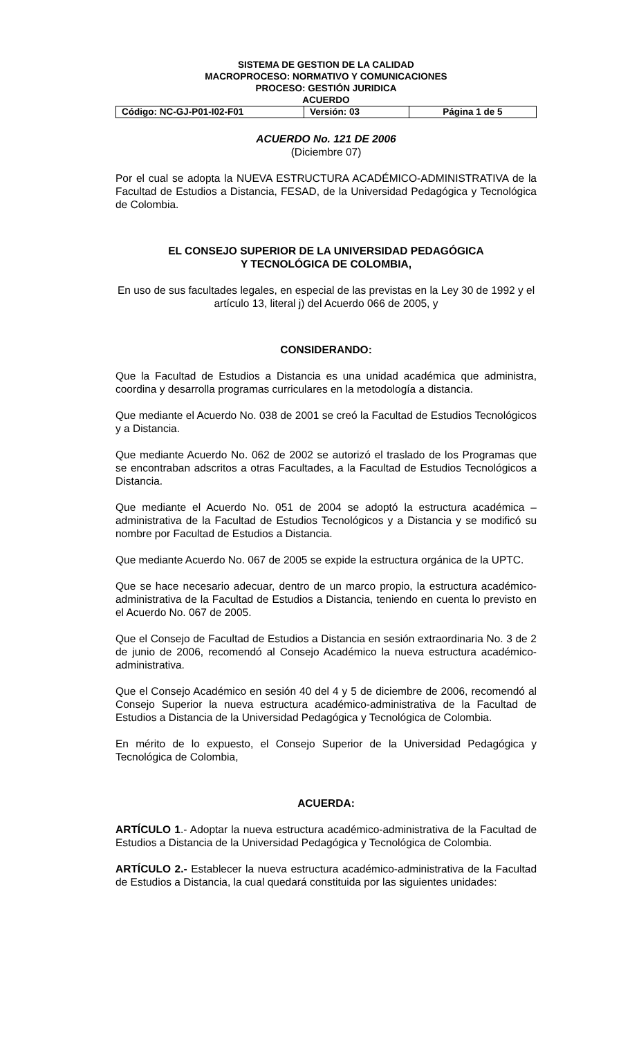SISTEMA DE GESTION DE LA CALIDAD
MACROPROCESO: NORMATIVO Y COMUNICACIONES
PROCESO: GESTIÓN JURIDICA
ACUERDO
| Código: NC-GJ-P01-I02-F01 | Versión: 03 | Página 1 de 5 |
ACUERDO No. 121 DE 2006
(Diciembre 07)
Por el cual se adopta la NUEVA ESTRUCTURA ACADÉMICO-ADMINISTRATIVA de la Facultad de Estudios a Distancia, FESAD, de la Universidad Pedagógica y Tecnológica de Colombia.
EL CONSEJO SUPERIOR DE LA UNIVERSIDAD PEDAGÓGICA
Y TECNOLÓGICA DE COLOMBIA,
En uso de sus facultades legales, en especial de las previstas en la Ley 30 de 1992 y el artículo 13, literal j) del Acuerdo 066 de 2005, y
CONSIDERANDO:
Que la Facultad de Estudios a Distancia es una unidad académica que administra, coordina y desarrolla programas curriculares en la metodología a distancia.
Que mediante el Acuerdo No. 038 de 2001 se creó la Facultad de Estudios Tecnológicos y a Distancia.
Que mediante Acuerdo No. 062 de 2002 se autorizó el traslado de los Programas que se encontraban adscritos a otras Facultades, a la Facultad de Estudios Tecnológicos a Distancia.
Que mediante el Acuerdo No. 051 de 2004 se adoptó la estructura académica – administrativa de la Facultad de Estudios Tecnológicos y a Distancia y se modificó su nombre por Facultad de Estudios a Distancia.
Que mediante Acuerdo No. 067 de 2005 se expide la estructura orgánica de la UPTC.
Que se hace necesario adecuar, dentro de un marco propio, la estructura académico-administrativa de la Facultad de Estudios a Distancia, teniendo en cuenta lo previsto en el Acuerdo No. 067 de 2005.
Que el Consejo de Facultad de Estudios a Distancia en sesión extraordinaria No. 3 de 2 de junio de 2006, recomendó al Consejo Académico la nueva estructura académico-administrativa.
Que el Consejo Académico en sesión 40 del 4 y 5 de diciembre de 2006, recomendó al Consejo Superior la nueva estructura académico-administrativa de la Facultad de Estudios a Distancia de la Universidad Pedagógica y Tecnológica de Colombia.
En mérito de lo expuesto, el Consejo Superior de la Universidad Pedagógica y Tecnológica de Colombia,
ACUERDA:
ARTÍCULO 1.- Adoptar la nueva estructura académico-administrativa de la Facultad de Estudios a Distancia de la Universidad Pedagógica y Tecnológica de Colombia.
ARTÍCULO 2.- Establecer la nueva estructura académico-administrativa de la Facultad de Estudios a Distancia, la cual quedará constituida por las siguientes unidades: